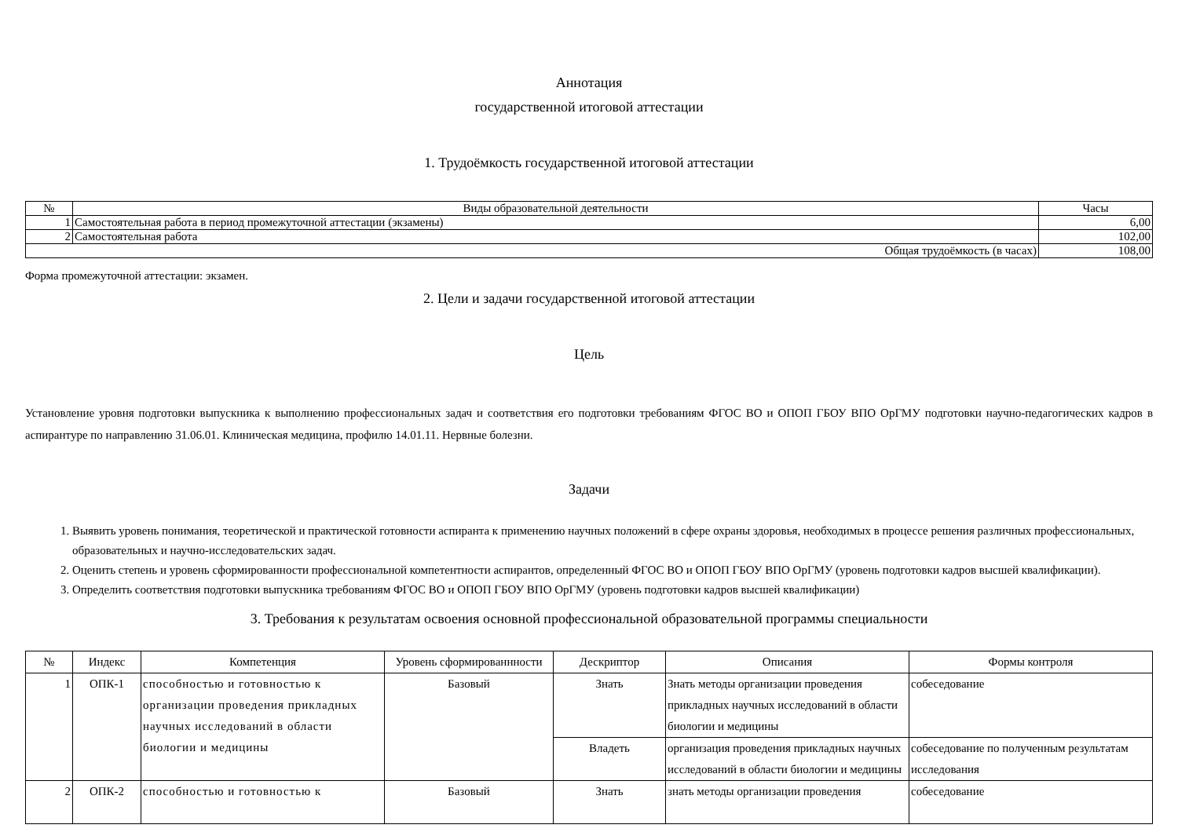Аннотация
государственной итоговой аттестации
1. Трудоёмкость государственной итоговой аттестации
| № | Виды образовательной деятельности | Часы |
| --- | --- | --- |
| 1 | Самостоятельная работа в период промежуточной аттестации (экзамены) | 6,00 |
| 2 | Самостоятельная работа | 102,00 |
| Общая трудоёмкость (в часах) | | 108,00 |
Форма промежуточной аттестации: экзамен.
2. Цели и задачи государственной итоговой аттестации
Цель
Установление уровня подготовки выпускника к выполнению профессиональных задач и соответствия его подготовки требованиям ФГОС ВО и ОПОП ГБОУ ВПО ОрГМУ подготовки научно-педагогических кадров в аспирантуре по направлению 31.06.01. Клиническая медицина, профилю 14.01.11. Нервные болезни.
Задачи
1. Выявить уровень понимания, теоретической и практической готовности аспиранта к применению научных положений в сфере охраны здоровья, необходимых в процессе решения различных профессиональных, образовательных и научно-исследовательских задач.
2. Оценить степень и уровень сформированности профессиональной компетентности аспирантов, определенный ФГОС ВО и ОПОП ГБОУ ВПО ОрГМУ (уровень подготовки кадров высшей квалификации).
3. Определить соответствия подготовки выпускника требованиям ФГОС ВО и ОПОП ГБОУ ВПО ОрГМУ (уровень подготовки кадров высшей квалификации)
3. Требования к результатам освоения основной профессиональной образовательной программы специальности
| № | Индекс | Компетенция | Уровень сформированнности | Дескриптор | Описания | Формы контроля |
| --- | --- | --- | --- | --- | --- | --- |
| 1 | ОПК-1 | способностью и готовностью к организации проведения прикладных научных исследований в области биологии и медицины | Базовый | Знать | Знать методы организации проведения прикладных научных исследований в области биологии и медицины | собеседование |
| | | | | Владеть | организация проведения прикладных научных исследований в области биологии и медицины | собеседование по полученным результатам исследования |
| 2 | ОПК-2 | способностью и готовностью к | Базовый | Знать | знать методы организации проведения | собеседование |